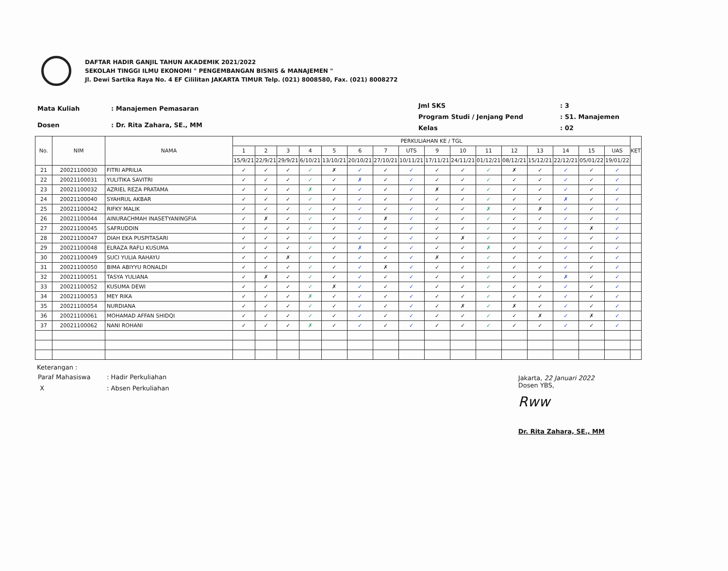DAFTAR HADIR GANJIL TAHUN AKADEMIK 2021/2022
SEKOLAH TINGGI ILMU EKONOMI " PENGEMBANGAN BISNIS & MANAJEMEN "
Jl. Dewi Sartika Raya No. 4 EF Cililitan JAKARTA TIMUR Telp. (021) 8008580, Fax. (021) 8008272
| Mata Kuliah | : Manajemen Pemasaran |
| Dosen | : Dr. Rita Zahara, SE., MM |
| Jml SKS | : 3 |
| Program Studi / Jenjang Pend | : S1. Manajemen |
| Kelas | : 02 |
| No. | NIM | NAMA | PERKULIAHAN KE / TGL | | | | | | | | | | | | | | | | KET |
| --- | --- | --- | --- | --- | --- | --- | --- | --- | --- | --- | --- | --- | --- | --- | --- | --- | --- | --- | --- |
| | | | 1 | 2 | 3 | 4 | 5 | 6 | 7 | UTS | 9 | 10 | 11 | 12 | 13 | 14 | 15 | UAS | |
| | | | 15/9/21 | 22/9/21 | 29/9/21 | 6/10/21 | 13/10/21 | 20/10/21 | 27/10/21 | 10/11/21 | 17/11/21 | 24/11/21 | 01/12/21 | 08/12/21 | 15/12/21 | 22/12/21 | 05/01/22 | 19/01/22 | |
| 21 | 20021100030 | FITRI APRILIA | ✓ | ✓ | ✓ | ✓ | ✗ | ✓ | ✓ | ✓ | ✓ | ✓ | ✓ | ✗ | ✓ | ✓ | ✓ | ✓ | |
| 22 | 20021100031 | YULITIKA SAVITRI | ✓ | ✓ | ✓ | ✓ | ✓ | ✗ | ✓ | ✓ | ✓ | ✓ | ✓ | ✓ | ✓ | ✓ | ✓ | ✓ | |
| 23 | 20021100032 | AZRIEL REZA PRATAMA | ✓ | ✓ | ✓ | ✗ | ✓ | ✓ | ✓ | ✓ | ✗ | ✓ | ✓ | ✓ | ✓ | ✓ | ✓ | ✓ | |
| 24 | 20021100040 | SYAHRUL AKBAR | ✓ | ✓ | ✓ | ✓ | ✓ | ✓ | ✓ | ✓ | ✓ | ✓ | ✓ | ✓ | ✓ | ✗ | ✓ | ✓ | |
| 25 | 20021100042 | RIFKY MALIK | ✓ | ✓ | ✓ | ✓ | ✓ | ✓ | ✓ | ✓ | ✓ | ✓ | ✗ | ✓ | ✗ | ✓ | ✓ | ✓ | |
| 26 | 20021100044 | AINURACHMAH INASETYANINGFIA | ✓ | ✗ | ✓ | ✓ | ✓ | ✓ | ✗ | ✓ | ✓ | ✓ | ✓ | ✓ | ✓ | ✓ | ✓ | ✓ | |
| 27 | 20021100045 | SAFRUDDIN | ✓ | ✓ | ✓ | ✓ | ✓ | ✓ | ✓ | ✓ | ✓ | ✓ | ✓ | ✓ | ✓ | ✓ | ✗ | ✓ | |
| 28 | 20021100047 | DIAH EKA PUSPITASARI | ✓ | ✓ | ✓ | ✓ | ✓ | ✓ | ✓ | ✓ | ✓ | ✗ | ✓ | ✓ | ✓ | ✓ | ✓ | ✓ | |
| 29 | 20021100048 | ELRAZA RAFLI KUSUMA | ✓ | ✓ | ✓ | ✓ | ✓ | ✗ | ✓ | ✓ | ✓ | ✓ | ✗ | ✓ | ✓ | ✓ | ✓ | ✓ | |
| 30 | 20021100049 | SUCI YULIA RAHAYU | ✓ | ✓ | ✗ | ✓ | ✓ | ✓ | ✓ | ✓ | ✗ | ✓ | ✓ | ✓ | ✓ | ✓ | ✓ | ✓ | |
| 31 | 20021100050 | BIMA ABIYYU RONALDI | ✓ | ✓ | ✓ | ✓ | ✓ | ✓ | ✗ | ✓ | ✓ | ✓ | ✓ | ✓ | ✓ | ✓ | ✓ | ✓ | |
| 32 | 20021100051 | TASYA YULIANA | ✓ | ✗ | ✓ | ✓ | ✓ | ✓ | ✓ | ✓ | ✓ | ✓ | ✓ | ✓ | ✓ | ✗ | ✓ | ✓ | |
| 33 | 20021100052 | KUSUMA DEWI | ✓ | ✓ | ✓ | ✓ | ✗ | ✓ | ✓ | ✓ | ✓ | ✓ | ✓ | ✓ | ✓ | ✓ | ✓ | ✓ | |
| 34 | 20021100053 | MEY RIKA | ✓ | ✓ | ✓ | ✗ | ✓ | ✓ | ✓ | ✓ | ✓ | ✓ | ✓ | ✓ | ✓ | ✓ | ✓ | ✓ | |
| 35 | 20021100054 | NURDIANA | ✓ | ✓ | ✓ | ✓ | ✓ | ✓ | ✓ | ✓ | ✓ | ✗ | ✓ | ✗ | ✓ | ✓ | ✓ | ✓ | |
| 36 | 20021100061 | MOHAMAD AFFAN SHIDQI | ✓ | ✓ | ✓ | ✓ | ✓ | ✓ | ✓ | ✓ | ✓ | ✓ | ✓ | ✓ | ✗ | ✓ | ✗ | ✓ | |
| 37 | 20021100062 | NANI ROHANI | ✓ | ✓ | ✓ | ✗ | ✓ | ✓ | ✓ | ✓ | ✓ | ✓ | ✓ | ✓ | ✓ | ✓ | ✓ | ✓ | |
Keterangan :
| Paraf Mahasiswa | : Hadir Perkuliahan |
| X | : Absen Perkuliahan |
Jakarta, 22 Januari 2022
Dosen YBS,
Rww
Dr. Rita Zahara, SE., MM